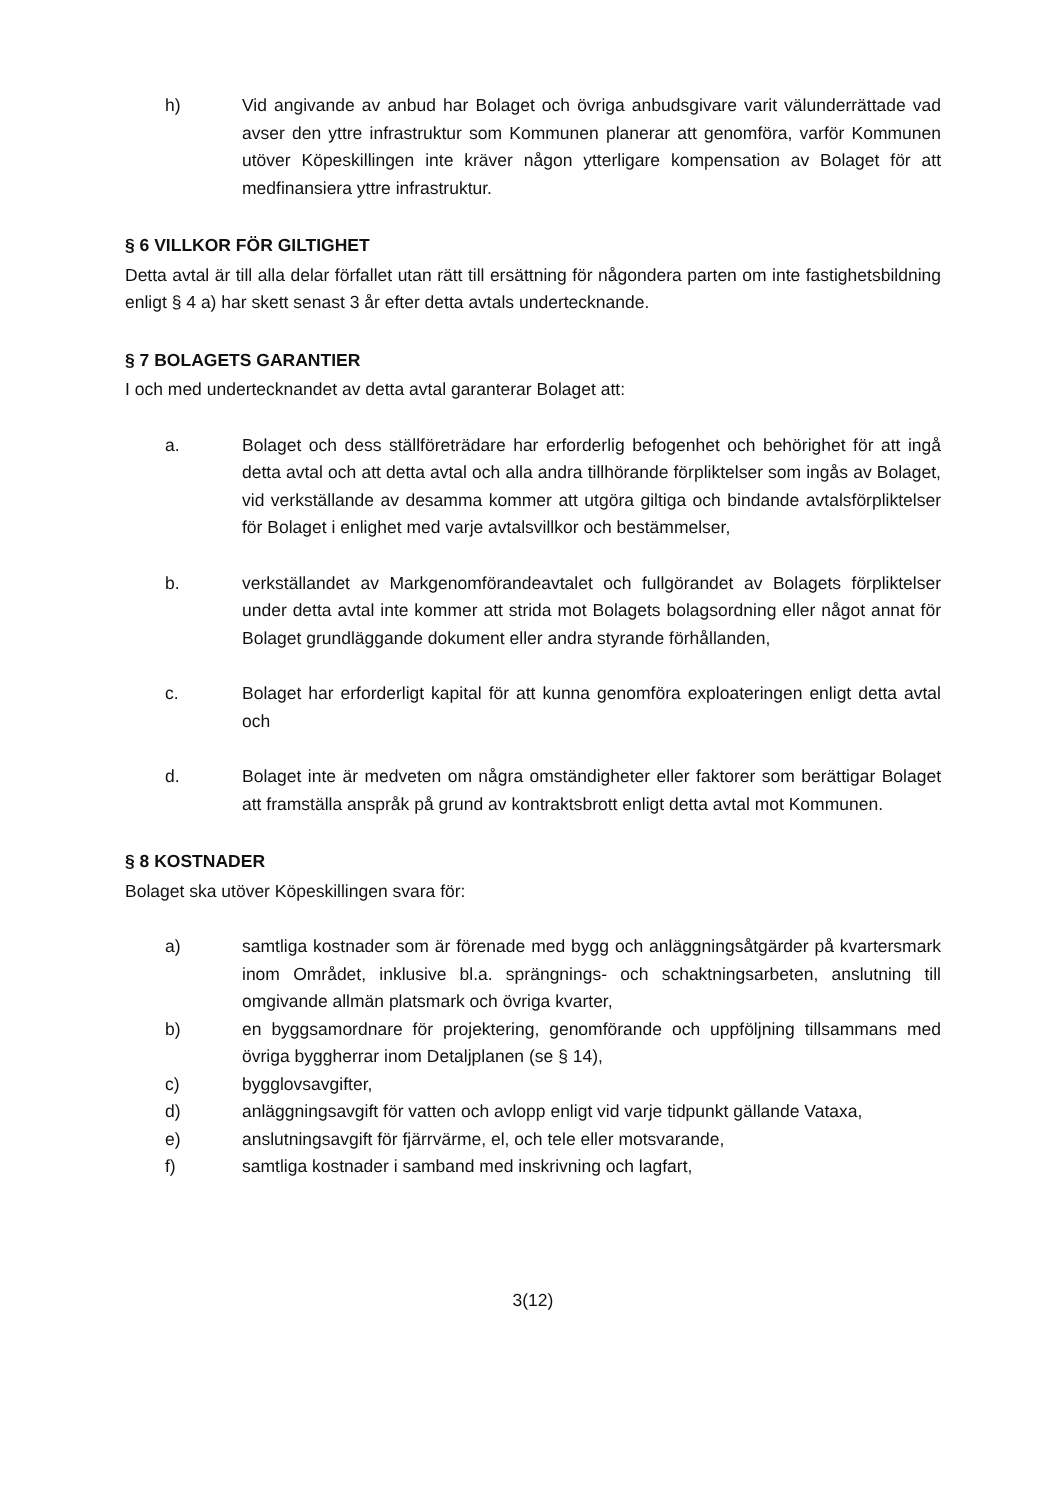h) Vid angivande av anbud har Bolaget och övriga anbudsgivare varit välunderrättade vad avser den yttre infrastruktur som Kommunen planerar att genomföra, varför Kommunen utöver Köpeskillingen inte kräver någon ytterligare kompensation av Bolaget för att medfinansiera yttre infrastruktur.
§ 6 VILLKOR FÖR GILTIGHET
Detta avtal är till alla delar förfallet utan rätt till ersättning för någondera parten om inte fastighetsbildning enligt § 4 a) har skett senast 3 år efter detta avtals undertecknande.
§ 7 BOLAGETS GARANTIER
I och med undertecknandet av detta avtal garanterar Bolaget att:
a. Bolaget och dess ställföreträdare har erforderlig befogenhet och behörighet för att ingå detta avtal och att detta avtal och alla andra tillhörande förpliktelser som ingås av Bolaget, vid verkställande av desamma kommer att utgöra giltiga och bindande avtalsförpliktelser för Bolaget i enlighet med varje avtalsvillkor och bestämmelser,
b. verkställandet av Markgenomförandeavtalet och fullgörandet av Bolagets förpliktelser under detta avtal inte kommer att strida mot Bolagets bolagsordning eller något annat för Bolaget grundläggande dokument eller andra styrande förhållanden,
c. Bolaget har erforderligt kapital för att kunna genomföra exploateringen enligt detta avtal och
d. Bolaget inte är medveten om några omständigheter eller faktorer som berättigar Bolaget att framställa anspråk på grund av kontraktsbrott enligt detta avtal mot Kommunen.
§ 8 KOSTNADER
Bolaget ska utöver Köpeskillingen svara för:
a) samtliga kostnader som är förenade med bygg och anläggningsåtgärder på kvartersmark inom Området, inklusive bl.a. sprängnings- och schaktningsarbeten, anslutning till omgivande allmän platsmark och övriga kvarter,
b) en byggsamordnare för projektering, genomförande och uppföljning tillsammans med övriga byggherrar inom Detaljplanen (se § 14),
c) bygglovsavgifter,
d) anläggningsavgift för vatten och avlopp enligt vid varje tidpunkt gällande Vataxa,
e) anslutningsavgift för fjärrvärme, el, och tele eller motsvarande,
f) samtliga kostnader i samband med inskrivning och lagfart,
3(12)